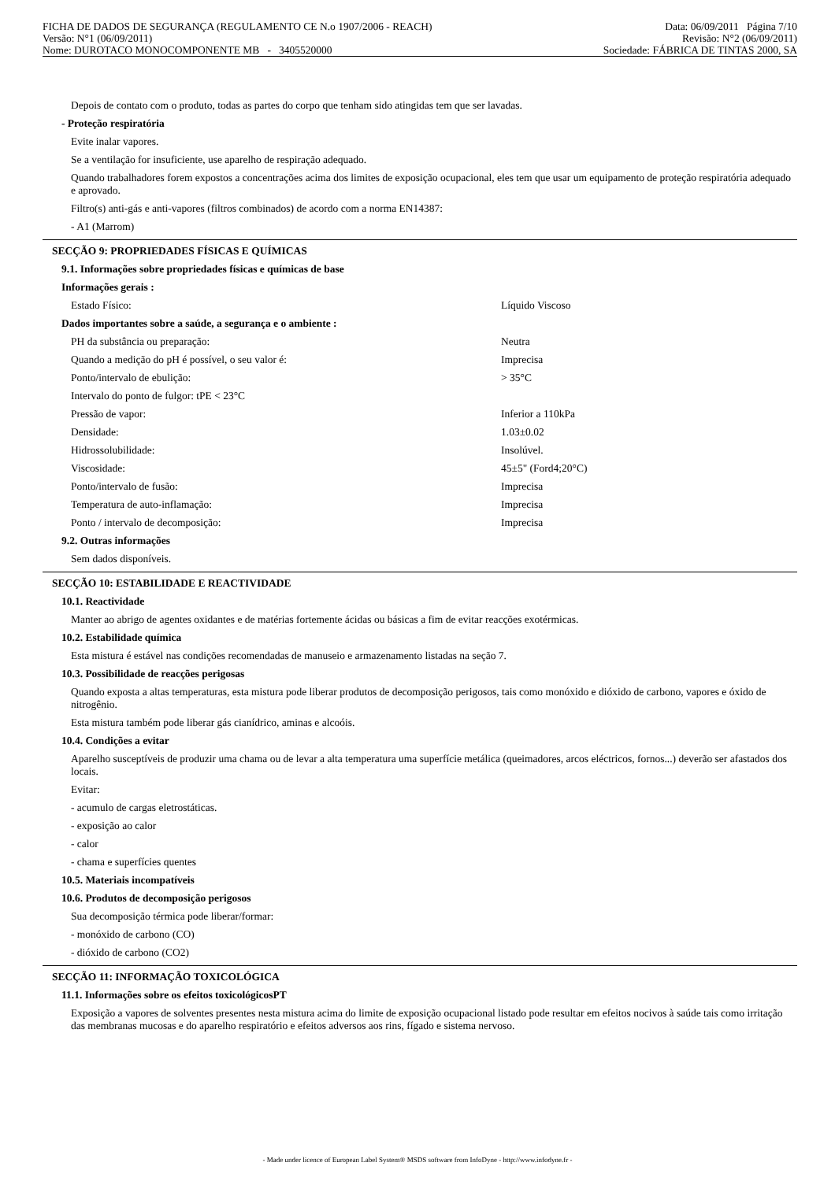FICHA DE DADOS DE SEGURANÇA (REGULAMENTO CE N.o 1907/2006 - REACH) Data: 06/09/2011 Página 7/10
Versão: N°1 (06/09/2011) Revisão: N°2 (06/09/2011)
Nome: DUROTACO MONOCOMPONENTE MB - 3405520000 Sociedade: FÁBRICA DE TINTAS 2000, SA
Depois de contato com o produto, todas as partes do corpo que tenham sido atingidas tem que ser lavadas.
- Proteção respiratória
Evite inalar vapores.
Se a ventilação for insuficiente, use aparelho de respiração adequado.
Quando trabalhadores forem expostos a concentrações acima dos limites de exposição ocupacional, eles tem que usar um equipamento de proteção respiratória adequado e aprovado.
Filtro(s) anti-gás e anti-vapores (filtros combinados) de acordo com a norma EN14387:
- A1 (Marrom)
SECÇÃO 9: PROPRIEDADES FÍSICAS E QUÍMICAS
9.1. Informações sobre propriedades físicas e químicas de base
Informações gerais :
| Estado Físico: | Líquido Viscoso |
Dados importantes sobre a saúde, a segurança e o ambiente :
| PH da substância ou preparação: | Neutra |
| Quando a medição do pH é possível, o seu valor é: | Imprecisa |
| Ponto/intervalo de ebulição: | > 35°C |
| Intervalo do ponto de fulgor: tPE < 23°C | |
| Pressão de vapor: | Inferior a 110kPa |
| Densidade: | 1.03±0.02 |
| Hidrossolubilidade: | Insolúvel. |
| Viscosidade: | 45±5" (Ford4;20°C) |
| Ponto/intervalo de fusão: | Imprecisa |
| Temperatura de auto-inflamação: | Imprecisa |
| Ponto / intervalo de decomposição: | Imprecisa |
9.2. Outras informações
Sem dados disponíveis.
SECÇÃO 10: ESTABILIDADE E REACTIVIDADE
10.1. Reactividade
Manter ao abrigo de agentes oxidantes e de matérias fortemente ácidas ou básicas a fim de evitar reacções exotérmicas.
10.2. Estabilidade química
Esta mistura é estável nas condições recomendadas de manuseio e armazenamento listadas na seção 7.
10.3. Possibilidade de reacções perigosas
Quando exposta a altas temperaturas, esta mistura pode liberar produtos de decomposição perigosos, tais como monóxido e dióxido de carbono, vapores e óxido de nitrogênio.
Esta mistura também pode liberar gás cianídrico, aminas e alcoóis.
10.4. Condições a evitar
Aparelho susceptíveis de produzir uma chama ou de levar a alta temperatura uma superfície metálica (queimadores, arcos eléctricos, fornos...) deverão ser afastados dos locais.
Evitar:
- acumulo de cargas eletrostáticas.
- exposição ao calor
- calor
- chama e superfícies quentes
10.5. Materiais incompatíveis
10.6. Produtos de decomposição perigosos
Sua decomposição térmica pode liberar/formar:
- monóxido de carbono (CO)
- dióxido de carbono (CO2)
SECÇÃO 11: INFORMAÇÃO TOXICOLÓGICA
11.1. Informações sobre os efeitos toxicológicosPT
Exposição a vapores de solventes presentes nesta mistura acima do limite de exposição ocupacional listado pode resultar em efeitos nocivos à saúde tais como irritação das membranas mucosas e do aparelho respiratório e efeitos adversos aos rins, fígado e sistema nervoso.
- Made under licence of European Label System® MSDS software from InfoDyne - http://www.infodyne.fr -